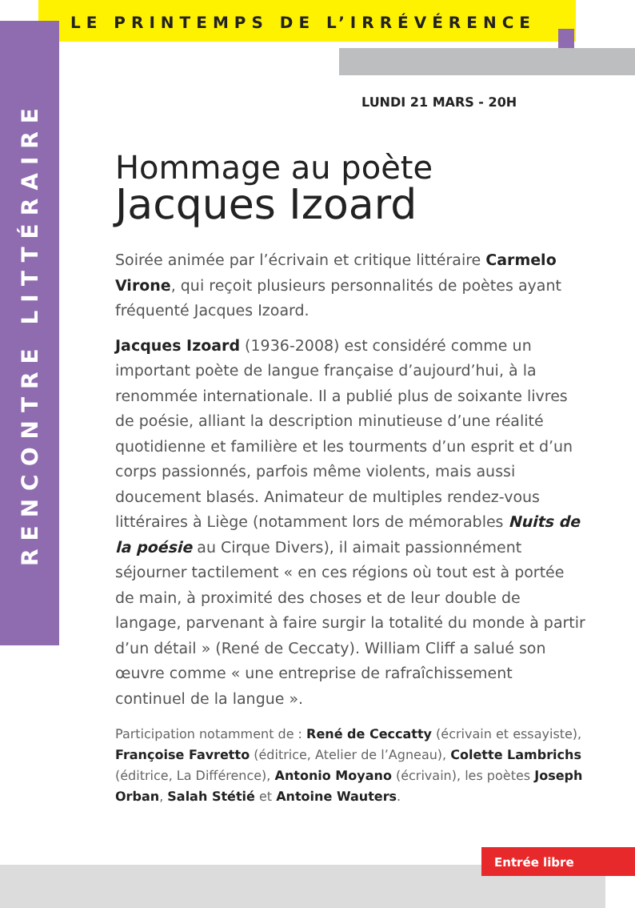LE PRINTEMPS DE L’IRRÉVÉRENCE
RENCONTRE LITTÉRAIRE
LUNDI 21 MARS - 20H
Hommage au poète
Jacques Izoard
Soirée animée par l’écrivain et critique littéraire Carmelo Virone, qui reçoit plusieurs personnalités de poètes ayant fréquenté Jacques Izoard.
Jacques Izoard (1936-2008) est considéré comme un important poète de langue française d’aujourd’hui, à la renommée internationale. Il a publié plus de soixante livres de poésie, alliant la description minutieuse d’une réalité quotidienne et familière et les tourments d’un esprit et d’un corps passionnés, parfois même violents, mais aussi doucement blasés. Animateur de multiples rendez-vous littéraires à Liège (notamment lors de mémorables Nuits de la poésie au Cirque Divers), il aimait passionnément séjourner tactilement « en ces régions où tout est à portée de main, à proximité des choses et de leur double de langage, parvenant à faire surgir la totalité du monde à partir d’un détail » (René de Ceccaty). William Cliff a salué son œuvre comme « une entreprise de rafraîchissement continuel de la langue ».
Participation notamment de : René de Ceccatty (écrivain et essayiste), Françoise Favretto (éditrice, Atelier de l’Agneau), Colette Lambrichs (éditrice, La Différence), Antonio Moyano (écrivain), les poètes Joseph Orban, Salah Stétié et Antoine Wauters.
Entrée libre